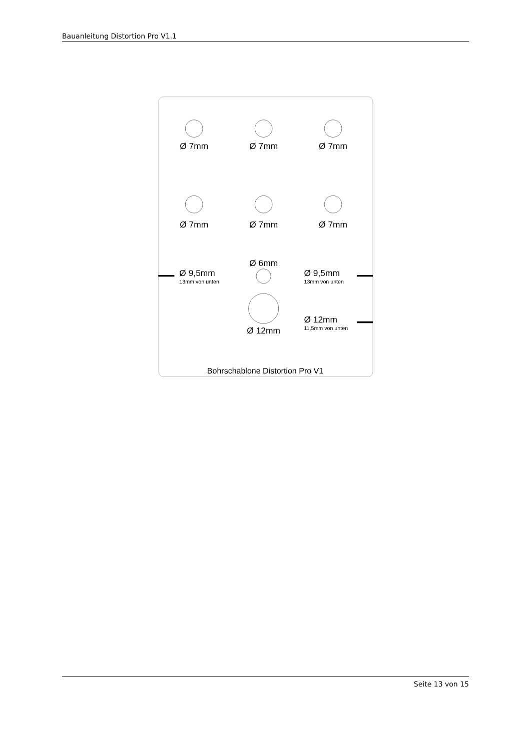Bauanleitung Distortion Pro V1.1
Ø 7mm
Ø 7mm
Ø 7mm
Ø 7mm
Ø 7mm
Ø 7mm
Ø 6mm
Ø 9,5mm
13mm von unten
Ø 9,5mm
13mm von unten
Ø 12mm
11,5mm von unten
Ø 12mm
Bohrschablone Distortion Pro V1
Seite 13 von 15